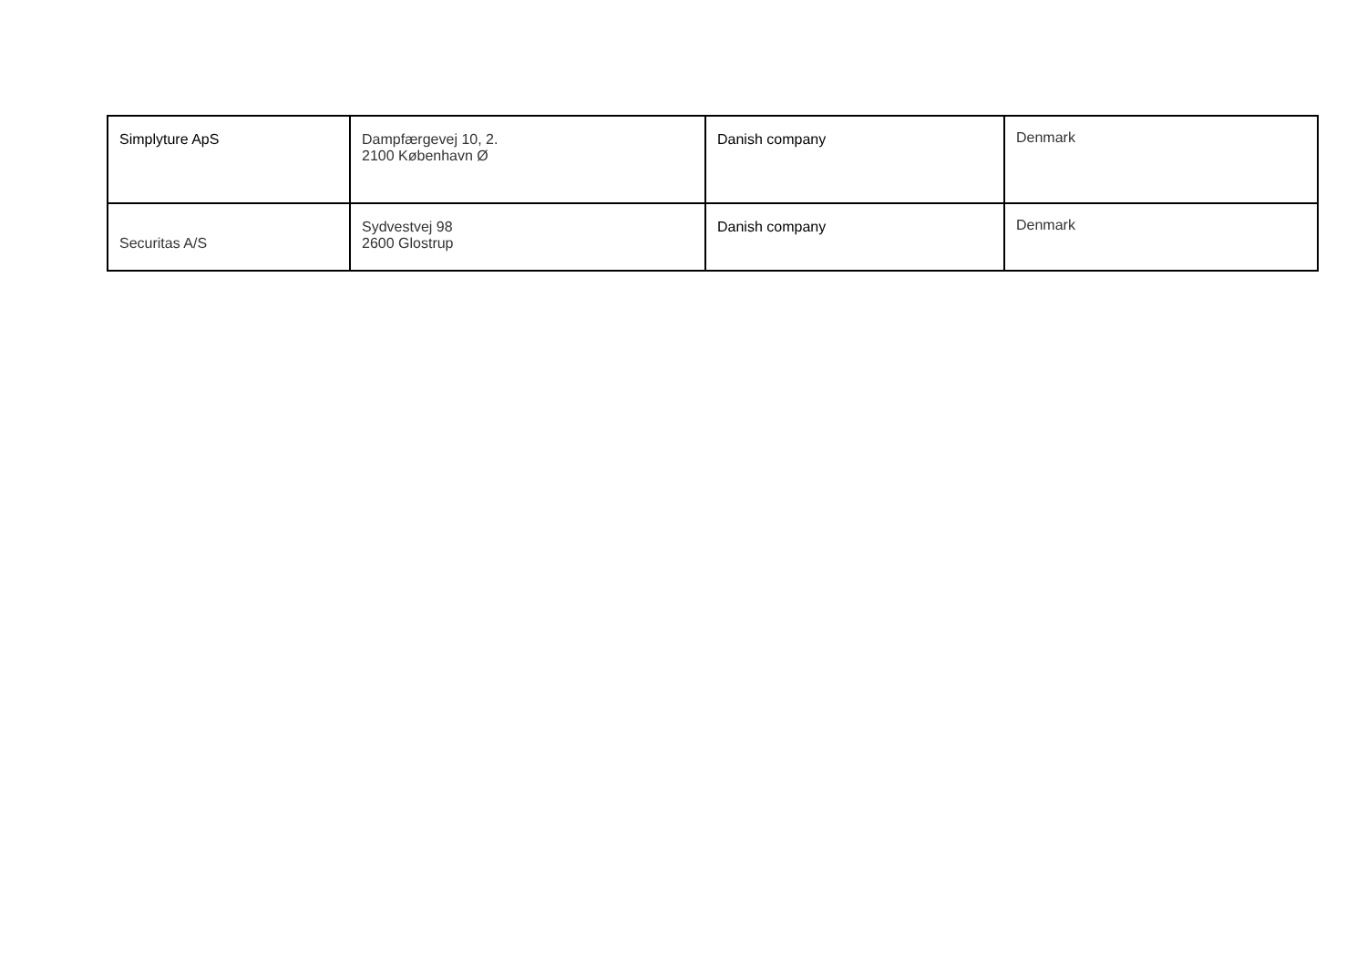| Simplyture ApS | Dampfærgevej 10, 2. 2100 København Ø | Danish company | Denmark |
| Securitas A/S | Sydvestvej 98 2600 Glostrup | Danish company | Denmark |